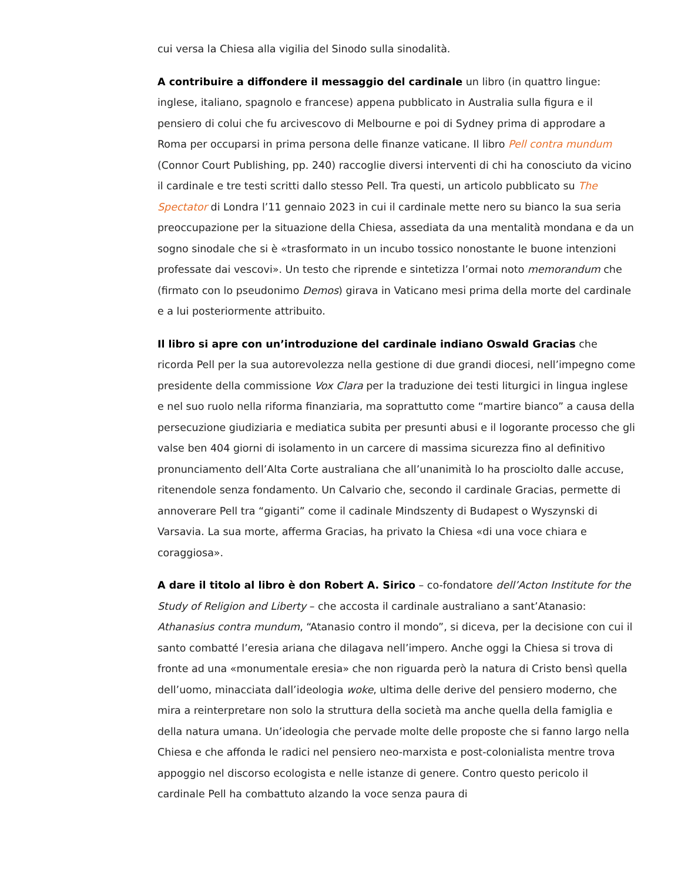cui versa la Chiesa alla vigilia del Sinodo sulla sinodalità.
A contribuire a diffondere il messaggio del cardinale un libro (in quattro lingue: inglese, italiano, spagnolo e francese) appena pubblicato in Australia sulla figura e il pensiero di colui che fu arcivescovo di Melbourne e poi di Sydney prima di approdare a Roma per occuparsi in prima persona delle finanze vaticane. Il libro Pell contra mundum (Connor Court Publishing, pp. 240) raccoglie diversi interventi di chi ha conosciuto da vicino il cardinale e tre testi scritti dallo stesso Pell. Tra questi, un articolo pubblicato su The Spectator di Londra l’11 gennaio 2023 in cui il cardinale mette nero su bianco la sua seria preoccupazione per la situazione della Chiesa, assediata da una mentalità mondana e da un sogno sinodale che si è «trasformato in un incubo tossico nonostante le buone intenzioni professate dai vescovi». Un testo che riprende e sintetizza l’ormai noto memorandum che (firmato con lo pseudonimo Demos) girava in Vaticano mesi prima della morte del cardinale e a lui posteriormente attribuito.
Il libro si apre con un’introduzione del cardinale indiano Oswald Gracias che ricorda Pell per la sua autorevolezza nella gestione di due grandi diocesi, nell’impegno come presidente della commissione Vox Clara per la traduzione dei testi liturgici in lingua inglese e nel suo ruolo nella riforma finanziaria, ma soprattutto come “martire bianco” a causa della persecuzione giudiziaria e mediatica subita per presunti abusi e il logorante processo che gli valse ben 404 giorni di isolamento in un carcere di massima sicurezza fino al definitivo pronunciamento dell’Alta Corte australiana che all’unanimità lo ha prosciolto dalle accuse, ritenendole senza fondamento. Un Calvario che, secondo il cardinale Gracias, permette di annoverare Pell tra “giganti” come il cadinale Mindszenty di Budapest o Wyszynski di Varsavia. La sua morte, afferma Gracias, ha privato la Chiesa «di una voce chiara e coraggiosa».
A dare il titolo al libro è don Robert A. Sirico – co-fondatore dell’Acton Institute for the Study of Religion and Liberty – che accosta il cardinale australiano a sant’Atanasio: Athanasius contra mundum, “Atanasio contro il mondo”, si diceva, per la decisione con cui il santo combatté l’eresia ariana che dilagava nell’impero. Anche oggi la Chiesa si trova di fronte ad una «monumentale eresia» che non riguarda però la natura di Cristo bensì quella dell’uomo, minacciata dall’ideologia woke, ultima delle derive del pensiero moderno, che mira a reinterpretare non solo la struttura della società ma anche quella della famiglia e della natura umana. Un’ideologia che pervade molte delle proposte che si fanno largo nella Chiesa e che affonda le radici nel pensiero neo-marxista e post-colonialista mentre trova appoggio nel discorso ecologista e nelle istanze di genere. Contro questo pericolo il cardinale Pell ha combattuto alzando la voce senza paura di